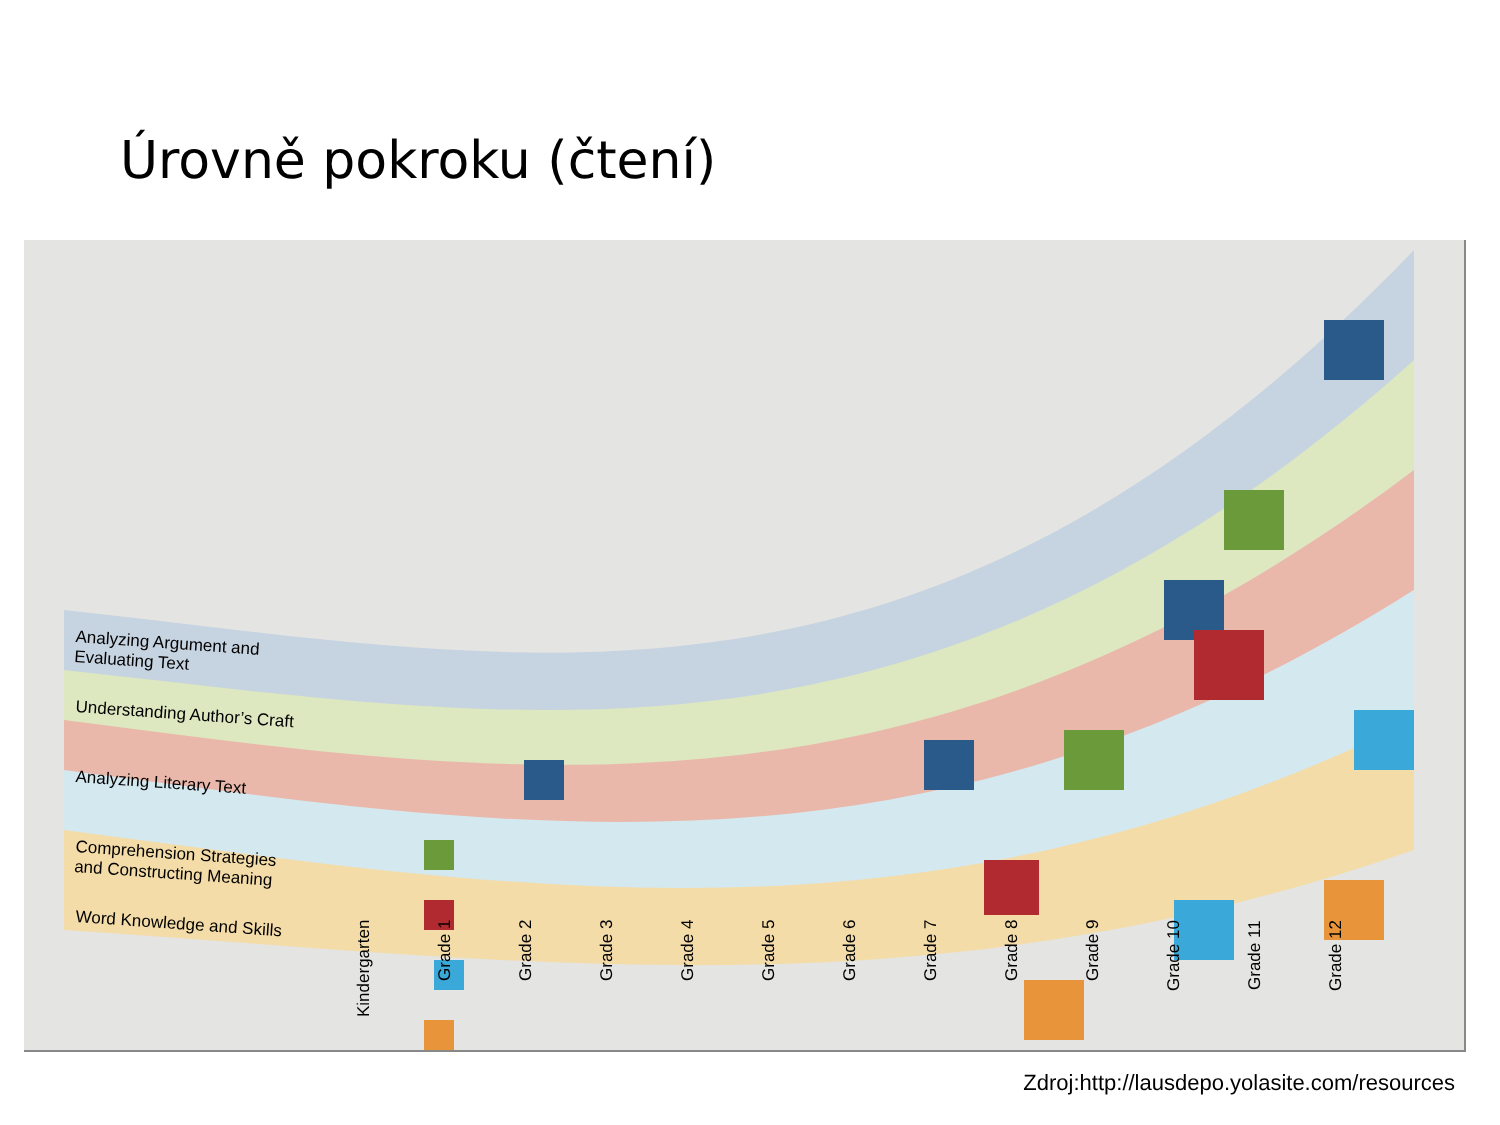Úrovně pokroku (čtení)
Analyzing Argument and
Evaluating Text
Understanding Author’s Craft
Analyzing Literary Text
Comprehension Strategies
and Constructing Meaning
Word Knowledge and Skills
Kindergarten Grade 1 Grade 2 Grade 3 Grade 4 Grade 5 Grade 6 Grade 7 Grade 8 Grade 9 Grade 10 Grade 11 Grade 12
Zdroj:http://lausdepo.yolasite.com/resources